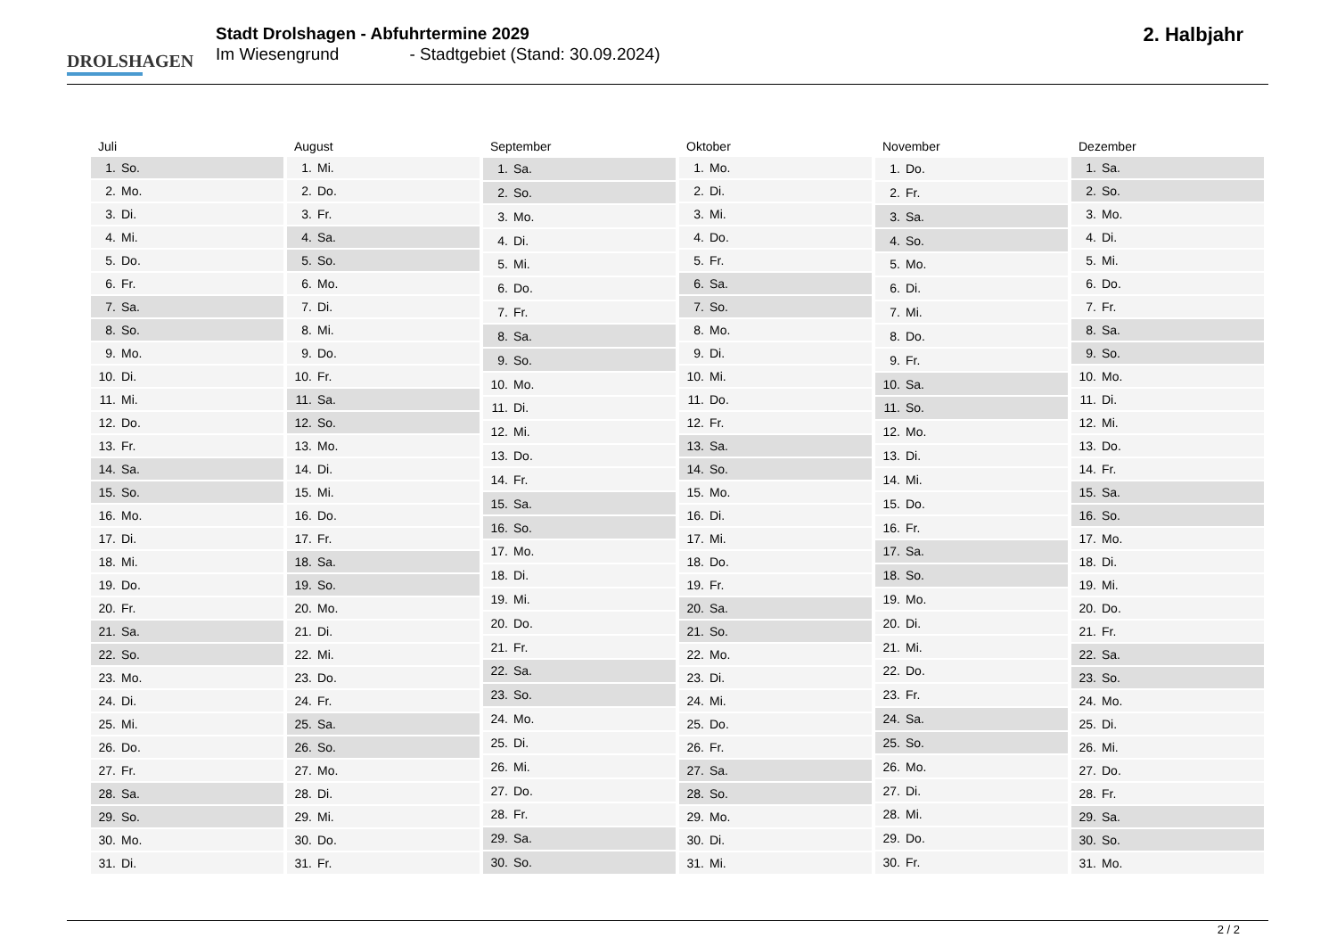DROLSHAGEN
Stadt Drolshagen - Abfuhrtermine 2029
Im Wiesengrund - Stadtgebiet (Stand: 30.09.2024)
2. Halbjahr
| Juli | |
| --- | --- |
| 1. | So. |
| 2. | Mo. |
| 3. | Di. |
| 4. | Mi. |
| 5. | Do. |
| 6. | Fr. |
| 7. | Sa. |
| 8. | So. |
| 9. | Mo. |
| 10. | Di. |
| 11. | Mi. |
| 12. | Do. |
| 13. | Fr. |
| 14. | Sa. |
| 15. | So. |
| 16. | Mo. |
| 17. | Di. |
| 18. | Mi. |
| 19. | Do. |
| 20. | Fr. |
| 21. | Sa. |
| 22. | So. |
| 23. | Mo. |
| 24. | Di. |
| 25. | Mi. |
| 26. | Do. |
| 27. | Fr. |
| 28. | Sa. |
| 29. | So. |
| 30. | Mo. |
| 31. | Di. |
| August | |
| --- | --- |
| 1. | Mi. |
| 2. | Do. |
| 3. | Fr. |
| 4. | Sa. |
| 5. | So. |
| 6. | Mo. |
| 7. | Di. |
| 8. | Mi. |
| 9. | Do. |
| 10. | Fr. |
| 11. | Sa. |
| 12. | So. |
| 13. | Mo. |
| 14. | Di. |
| 15. | Mi. |
| 16. | Do. |
| 17. | Fr. |
| 18. | Sa. |
| 19. | So. |
| 20. | Mo. |
| 21. | Di. |
| 22. | Mi. |
| 23. | Do. |
| 24. | Fr. |
| 25. | Sa. |
| 26. | So. |
| 27. | Mo. |
| 28. | Di. |
| 29. | Mi. |
| 30. | Do. |
| 31. | Fr. |
| September | |
| --- | --- |
| 1. | Sa. |
| 2. | So. |
| 3. | Mo. |
| 4. | Di. |
| 5. | Mi. |
| 6. | Do. |
| 7. | Fr. |
| 8. | Sa. |
| 9. | So. |
| 10. | Mo. |
| 11. | Di. |
| 12. | Mi. |
| 13. | Do. |
| 14. | Fr. |
| 15. | Sa. |
| 16. | So. |
| 17. | Mo. |
| 18. | Di. |
| 19. | Mi. |
| 20. | Do. |
| 21. | Fr. |
| 22. | Sa. |
| 23. | So. |
| 24. | Mo. |
| 25. | Di. |
| 26. | Mi. |
| 27. | Do. |
| 28. | Fr. |
| 29. | Sa. |
| 30. | So. |
| Oktober | |
| --- | --- |
| 1. | Mo. |
| 2. | Di. |
| 3. | Mi. |
| 4. | Do. |
| 5. | Fr. |
| 6. | Sa. |
| 7. | So. |
| 8. | Mo. |
| 9. | Di. |
| 10. | Mi. |
| 11. | Do. |
| 12. | Fr. |
| 13. | Sa. |
| 14. | So. |
| 15. | Mo. |
| 16. | Di. |
| 17. | Mi. |
| 18. | Do. |
| 19. | Fr. |
| 20. | Sa. |
| 21. | So. |
| 22. | Mo. |
| 23. | Di. |
| 24. | Mi. |
| 25. | Do. |
| 26. | Fr. |
| 27. | Sa. |
| 28. | So. |
| 29. | Mo. |
| 30. | Di. |
| 31. | Mi. |
| November | |
| --- | --- |
| 1. | Do. |
| 2. | Fr. |
| 3. | Sa. |
| 4. | So. |
| 5. | Mo. |
| 6. | Di. |
| 7. | Mi. |
| 8. | Do. |
| 9. | Fr. |
| 10. | Sa. |
| 11. | So. |
| 12. | Mo. |
| 13. | Di. |
| 14. | Mi. |
| 15. | Do. |
| 16. | Fr. |
| 17. | Sa. |
| 18. | So. |
| 19. | Mo. |
| 20. | Di. |
| 21. | Mi. |
| 22. | Do. |
| 23. | Fr. |
| 24. | Sa. |
| 25. | So. |
| 26. | Mo. |
| 27. | Di. |
| 28. | Mi. |
| 29. | Do. |
| 30. | Fr. |
| Dezember | |
| --- | --- |
| 1. | Sa. |
| 2. | So. |
| 3. | Mo. |
| 4. | Di. |
| 5. | Mi. |
| 6. | Do. |
| 7. | Fr. |
| 8. | Sa. |
| 9. | So. |
| 10. | Mo. |
| 11. | Di. |
| 12. | Mi. |
| 13. | Do. |
| 14. | Fr. |
| 15. | Sa. |
| 16. | So. |
| 17. | Mo. |
| 18. | Di. |
| 19. | Mi. |
| 20. | Do. |
| 21. | Fr. |
| 22. | Sa. |
| 23. | So. |
| 24. | Mo. |
| 25. | Di. |
| 26. | Mi. |
| 27. | Do. |
| 28. | Fr. |
| 29. | Sa. |
| 30. | So. |
| 31. | Mo. |
2 / 2